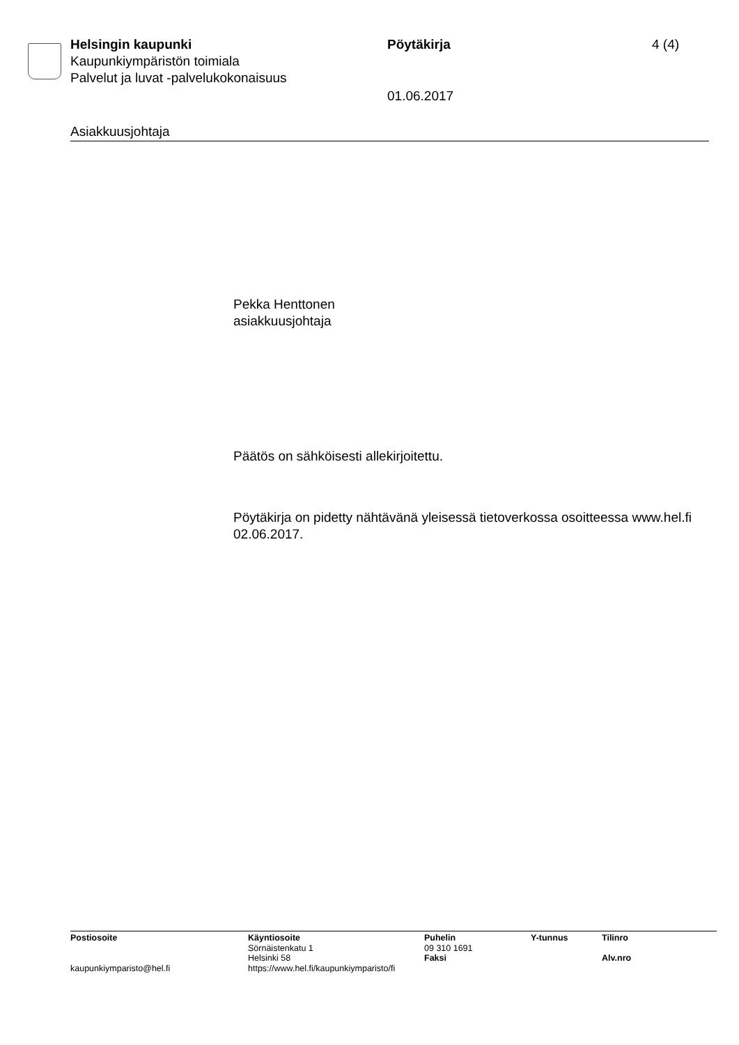Helsingin kaupunki
Kaupunkiympäristön toimiala
Palvelut ja luvat -palvelukokonaisuus
Pöytäkirja
01.06.2017
4 (4)
Asiakkuusjohtaja
Pekka Henttonen
asiakkuusjohtaja
Päätös on sähköisesti allekirjoitettu.
Pöytäkirja on pidetty nähtävänä yleisessä tietoverkossa osoitteessa www.hel.fi 02.06.2017.
Postiosoite
kaupunkiymparisto@hel.fi
Käyntiosoite
Sörnäistenkatu 1
Helsinki 58
https://www.hel.fi/kaupunkiymparisto/fi
Puhelin
09 310 1691
Faksi
Y-tunnus Tilinro
Alv.nro